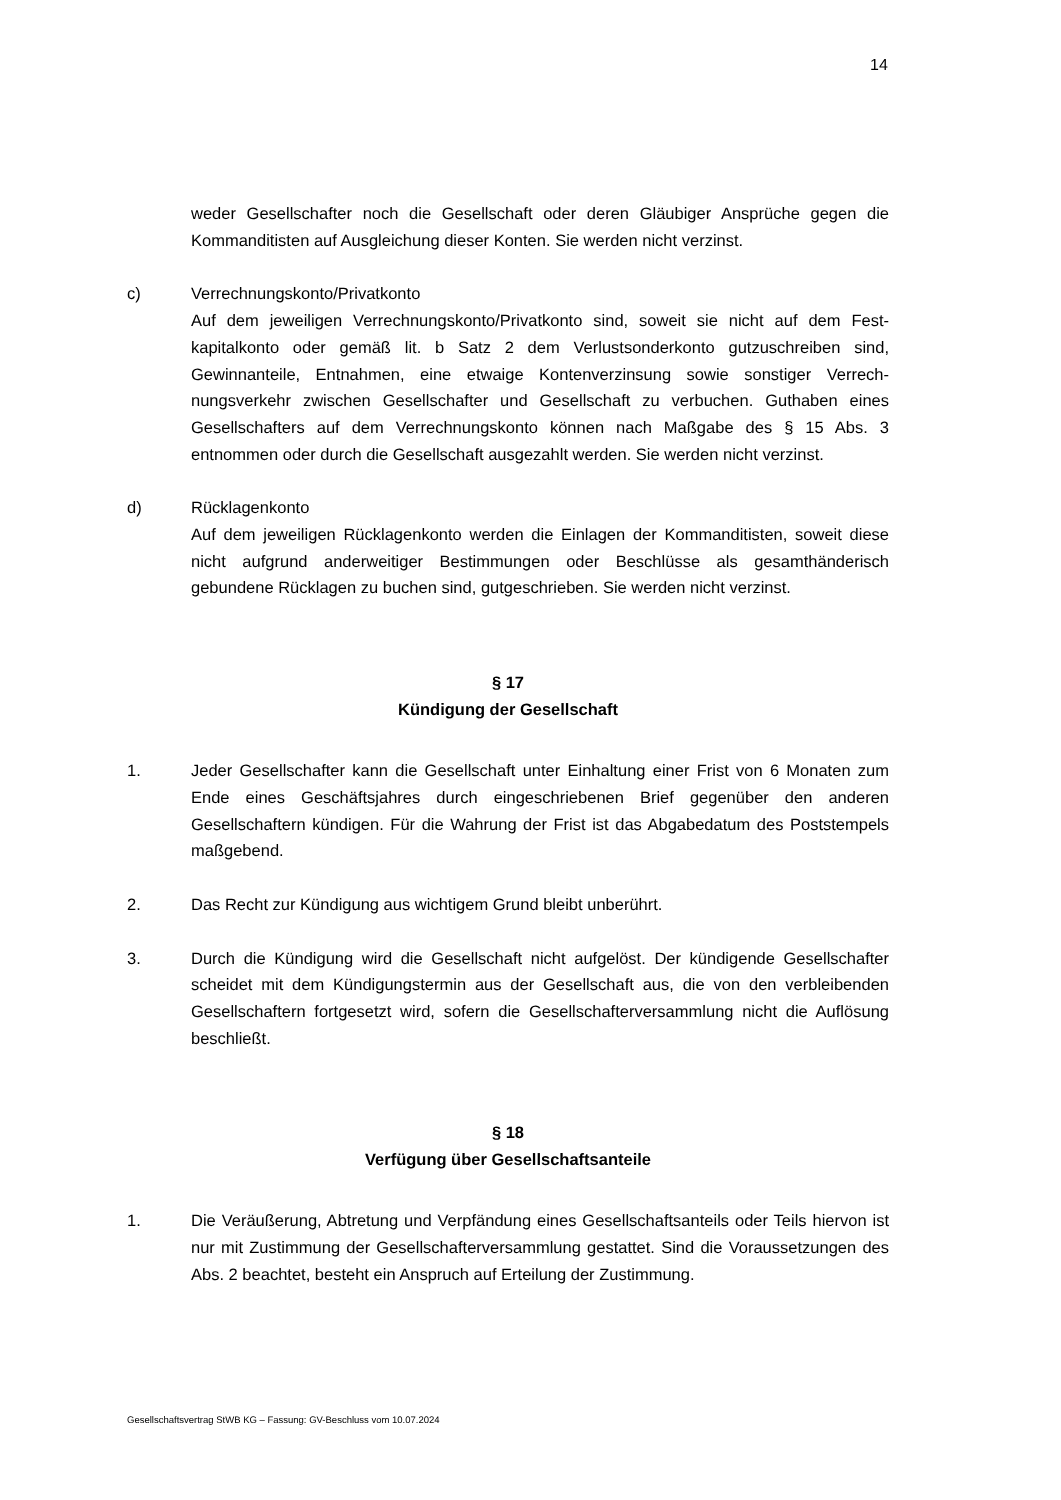14
weder Gesellschafter noch die Gesellschaft oder deren Gläubiger Ansprüche gegen die Kommanditisten auf Ausgleichung dieser Konten. Sie werden nicht verzinst.
c) Verrechnungskonto/Privatkonto
Auf dem jeweiligen Verrechnungskonto/Privatkonto sind, soweit sie nicht auf dem Fest­kapitalkonto oder gemäß lit. b Satz 2 dem Verlustsonderkonto gutzuschreiben sind, Gewinnanteile, Entnahmen, eine etwaige Kontenverzinsung sowie sonstiger Verrech­nungsverkehr zwischen Gesellschafter und Gesellschaft zu verbuchen. Guthaben eines Gesellschafters auf dem Verrechnungskonto können nach Maßgabe des § 15 Abs. 3 entnommen oder durch die Gesellschaft ausgezahlt werden. Sie werden nicht verzinst.
d) Rücklagenkonto
Auf dem jeweiligen Rücklagenkonto werden die Einlagen der Kommanditisten, soweit diese nicht aufgrund anderweitiger Bestimmungen oder Beschlüsse als gesamthände­risch gebundene Rücklagen zu buchen sind, gutgeschrieben. Sie werden nicht verzinst.
§ 17
Kündigung der Gesellschaft
1. Jeder Gesellschafter kann die Gesellschaft unter Einhaltung einer Frist von 6 Monaten zum Ende eines Geschäftsjahres durch eingeschriebenen Brief gegenüber den anderen Gesellschaftern kündigen. Für die Wahrung der Frist ist das Abgabedatum des Post­stempels maßgebend.
2. Das Recht zur Kündigung aus wichtigem Grund bleibt unberührt.
3. Durch die Kündigung wird die Gesellschaft nicht aufgelöst. Der kündigende Gesell­schafter scheidet mit dem Kündigungstermin aus der Gesellschaft aus, die von den ver­bleibenden Gesellschaftern fortgesetzt wird, sofern die Gesellschafterversammlung nicht die Auflösung beschließt.
§ 18
Verfügung über Gesellschaftsanteile
1. Die Veräußerung, Abtretung und Verpfändung eines Gesellschaftsanteils oder Teils hiervon ist nur mit Zustimmung der Gesellschafterversammlung gestattet. Sind die Vo­raussetzungen des Abs. 2 beachtet, besteht ein Anspruch auf Erteilung der Zustim­mung.
Gesellschaftsvertrag StWB KG – Fassung: GV-Beschluss vom 10.07.2024